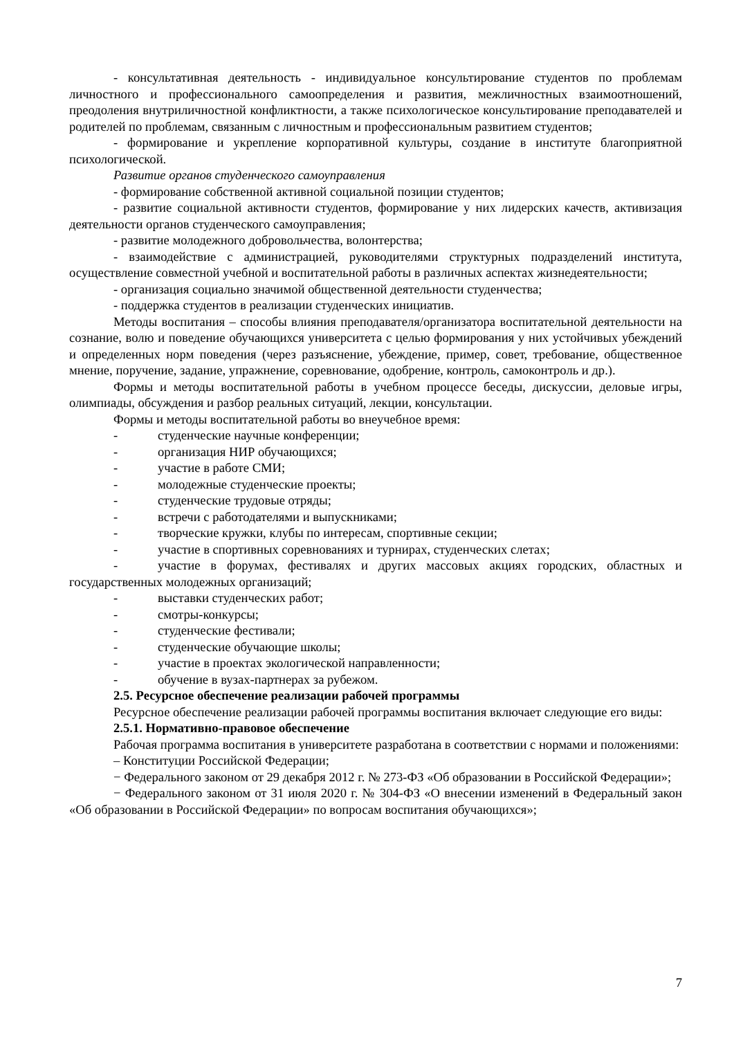- консультативная деятельность - индивидуальное консультирование студентов по проблемам личностного и профессионального самоопределения и развития, межличностных взаимоотношений, преодоления внутриличностной конфликтности, а также психологическое консультирование преподавателей и родителей по проблемам, связанным с личностным и профессиональным развитием студентов;
- формирование и укрепление корпоративной культуры, создание в институте благоприятной психологической.
Развитие органов студенческого самоуправления
- формирование собственной активной социальной позиции студентов;
- развитие социальной активности студентов, формирование у них лидерских качеств, активизация деятельности органов студенческого самоуправления;
- развитие молодежного добровольчества, волонтерства;
- взаимодействие с администрацией, руководителями структурных подразделений института, осуществление совместной учебной и воспитательной работы в различных аспектах жизнедеятельности;
- организация социально значимой общественной деятельности студенчества;
- поддержка студентов в реализации студенческих инициатив.
Методы воспитания – способы влияния преподавателя/организатора воспитательной деятельности на сознание, волю и поведение обучающихся университета с целью формирования у них устойчивых убеждений и определенных норм поведения (через разъяснение, убеждение, пример, совет, требование, общественное мнение, поручение, задание, упражнение, соревнование, одобрение, контроль, самоконтроль и др.).
Формы и методы воспитательной работы в учебном процессе беседы, дискуссии, деловые игры, олимпиады, обсуждения и разбор реальных ситуаций, лекции, консультации.
Формы и методы воспитательной работы во внеучебное время:
- студенческие научные конференции;
- организация НИР обучающихся;
- участие в работе СМИ;
- молодежные студенческие проекты;
- студенческие трудовые отряды;
- встречи с работодателями и выпускниками;
- творческие кружки, клубы по интересам, спортивные секции;
- участие в спортивных соревнованиях и турнирах, студенческих слетах;
- участие в форумах, фестивалях и других массовых акциях городских, областных и государственных молодежных организаций;
- выставки студенческих работ;
- смотры-конкурсы;
- студенческие фестивали;
- студенческие обучающие школы;
- участие в проектах экологической направленности;
- обучение в вузах-партнерах за рубежом.
2.5. Ресурсное обеспечение реализации рабочей программы
Ресурсное обеспечение реализации рабочей программы воспитания включает следующие его виды:
2.5.1. Нормативно-правовое обеспечение
Рабочая программа воспитания в университете разработана в соответствии с нормами и положениями:
– Конституции Российской Федерации;
− Федерального законом от 29 декабря 2012 г. № 273-ФЗ «Об образовании в Российской Федерации»;
− Федерального законом от 31 июля 2020 г. № 304-ФЗ «О внесении изменений в Федеральный закон «Об образовании в Российской Федерации» по вопросам воспитания обучающихся»;
7